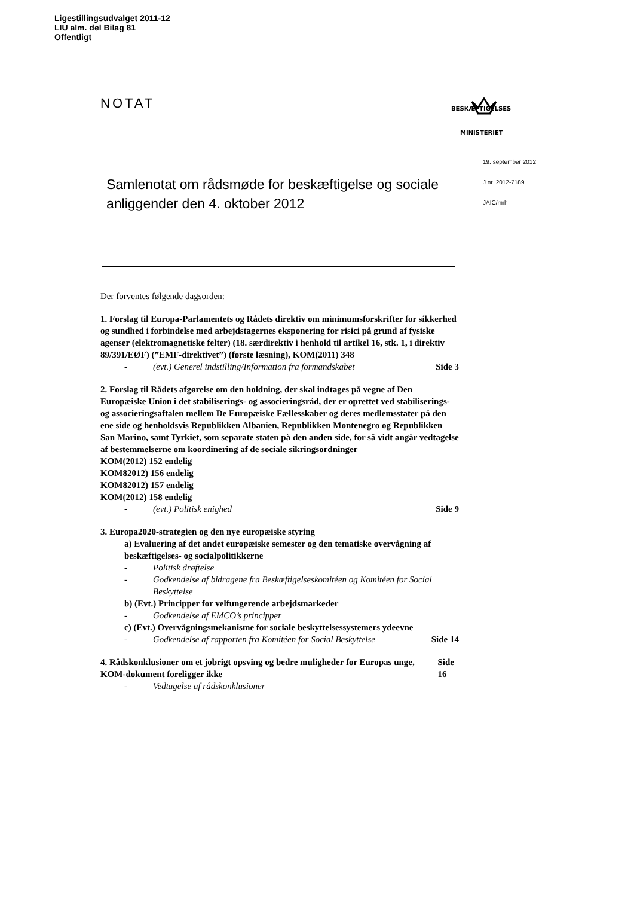Ligestillingsudvalget 2011-12
LIU alm. del Bilag 81
Offentligt
NOTAT
BESKÆFTIGELSES
MINISTERIET
19. september 2012
J.nr. 2012-7189
JAIC/rmh
Samlenotat om rådsmøde for beskæftigelse og sociale anliggender den 4. oktober 2012
Der forventes følgende dagsorden:
1. Forslag til Europa-Parlamentets og Rådets direktiv om minimumsforskrifter for sikkerhed og sundhed i forbindelse med arbejdstagernes eksponering for risici på grund af fysiske agenser (elektromagnetiske felter) (18. særdirektiv i henhold til artikel 16, stk. 1, i direktiv 89/391/EØF) (”EMF-direktivet”) (første læsning), KOM(2011) 348
- (evt.) Generel indstilling/Information fra formandskabet Side 3
2. Forslag til Rådets afgørelse om den holdning, der skal indtages på vegne af Den Europæiske Union i det stabiliserings- og associeringsråd, der er oprettet ved stabiliserings- og associeringsaftalen mellem De Europæiske Fællesskaber og deres medlemsstater på den ene side og henholdsvis Republikken Albanien, Republikken Montenegro og Republikken San Marino, samt Tyrkiet, som separate staten på den anden side, for så vidt angår vedtagelse af bestemmelserne om koordinering af de sociale sikringsordninger
KOM(2012) 152 endelig
KOM82012) 156 endelig
KOM82012) 157 endelig
KOM(2012) 158 endelig
- (evt.) Politisk enighed Side 9
3. Europa2020-strategien og den nye europæiske styring
a) Evaluering af det andet europæiske semester og den tematiske overvågning af beskæftigelses- og socialpolitikkerne
- Politisk drøftelse
- Godkendelse af bidragene fra Beskæftigelseskomitéen og Komitéen for Social Beskyttelse
b) (Evt.) Principper for velfungerende arbejdsmarkeder
- Godkendelse af EMCO’s principper
c) (Evt.) Overvågningsmekanisme for sociale beskyttelsessystemers ydeevne
- Godkendelse af rapporten fra Komitéen for Social Beskyttelse Side 14
4. Rådskonklusioner om et jobrigt opsving og bedre muligheder for Europas unge, KOM-dokument foreligger ikke Side 16
- Vedtagelse af rådskonklusioner